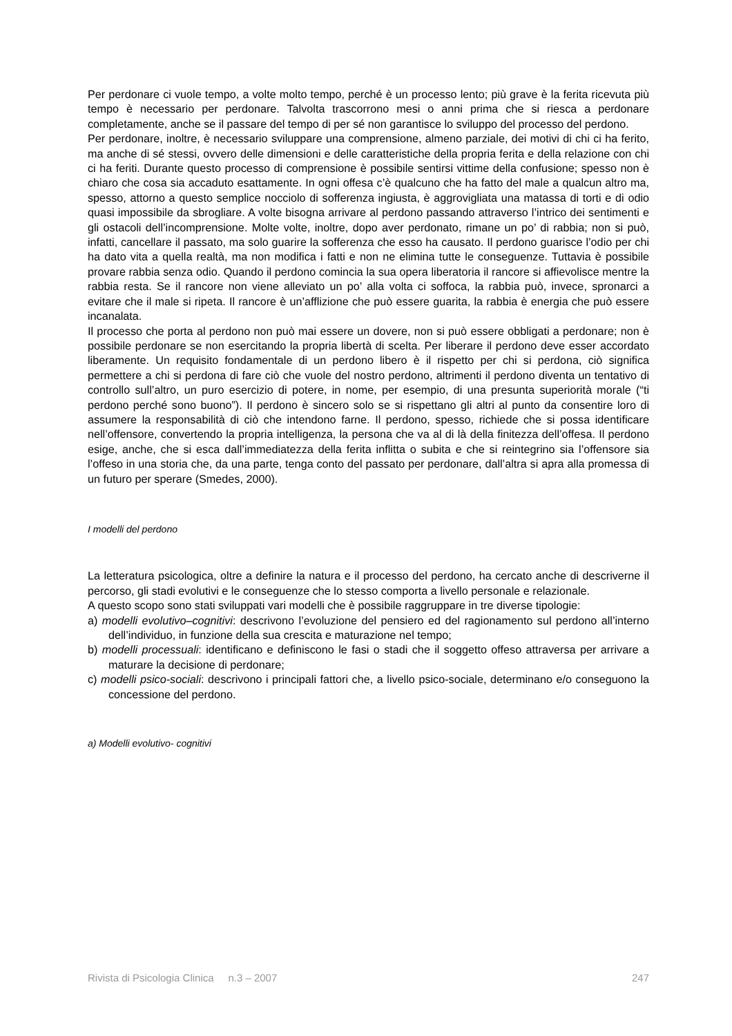Per perdonare ci vuole tempo, a volte molto tempo, perché è un processo lento; più grave è la ferita ricevuta più tempo è necessario per perdonare. Talvolta trascorrono mesi o anni prima che si riesca a perdonare completamente, anche se il passare del tempo di per sé non garantisce lo sviluppo del processo del perdono.
Per perdonare, inoltre, è necessario sviluppare una comprensione, almeno parziale, dei motivi di chi ci ha ferito, ma anche di sé stessi, ovvero delle dimensioni e delle caratteristiche della propria ferita e della relazione con chi ci ha feriti. Durante questo processo di comprensione è possibile sentirsi vittime della confusione; spesso non è chiaro che cosa sia accaduto esattamente. In ogni offesa c’è qualcuno che ha fatto del male a qualcun altro ma, spesso, attorno a questo semplice nocciolo di sofferenza ingiusta, è aggrovigliata una matassa di torti e di odio quasi impossibile da sbrogliare. A volte bisogna arrivare al perdono passando attraverso l’intrico dei sentimenti e gli ostacoli dell’incomprensione. Molte volte, inoltre, dopo aver perdonato, rimane un po’ di rabbia; non si può, infatti, cancellare il passato, ma solo guarire la sofferenza che esso ha causato. Il perdono guarisce l’odio per chi ha dato vita a quella realtà, ma non modifica i fatti e non ne elimina tutte le conseguenze. Tuttavia è possibile provare rabbia senza odio. Quando il perdono comincia la sua opera liberatoria il rancore si affievolisce mentre la rabbia resta. Se il rancore non viene alleviato un po’ alla volta ci soffoca, la rabbia può, invece, spronarci a evitare che il male si ripeta. Il rancore è un’afflizione che può essere guarita, la rabbia è energia che può essere incanalata.
Il processo che porta al perdono non può mai essere un dovere, non si può essere obbligati a perdonare; non è possibile perdonare se non esercitando la propria libertà di scelta. Per liberare il perdono deve esser accordato liberamente. Un requisito fondamentale di un perdono libero è il rispetto per chi si perdona, ciò significa permettere a chi si perdona di fare ciò che vuole del nostro perdono, altrimenti il perdono diventa un tentativo di controllo sull’altro, un puro esercizio di potere, in nome, per esempio, di una presunta superiorità morale (“ti perdono perché sono buono”). Il perdono è sincero solo se si rispettano gli altri al punto da consentire loro di assumere la responsabilità di ciò che intendono farne. Il perdono, spesso, richiede che si possa identificare nell’offensore, convertendo la propria intelligenza, la persona che va al di là della finitezza dell’offesa. Il perdono esige, anche, che si esca dall’immediatezza della ferita inflitta o subita e che si reintegrino sia l’offensore sia l’offeso in una storia che, da una parte, tenga conto del passato per perdonare, dall’altra si apra alla promessa di un futuro per sperare (Smedes, 2000).
I modelli del perdono
La letteratura psicologica, oltre a definire la natura e il processo del perdono, ha cercato anche di descriverne il percorso, gli stadi evolutivi e le conseguenze che lo stesso comporta a livello personale e relazionale.
A questo scopo sono stati sviluppati vari modelli che è possibile raggruppare in tre diverse tipologie:
a) modelli evolutivo–cognitivi: descrivono l’evoluzione del pensiero ed del ragionamento sul perdono all’interno dell’individuo, in funzione della sua crescita e maturazione nel tempo;
b) modelli processuali: identificano e definiscono le fasi o stadi che il soggetto offeso attraversa per arrivare a maturare la decisione di perdonare;
c) modelli psico-sociali: descrivono i principali fattori che, a livello psico-sociale, determinano e/o conseguono la concessione del perdono.
a) Modelli evolutivo- cognitivi
Rivista di Psicologia Clinica n.3 – 2007 247